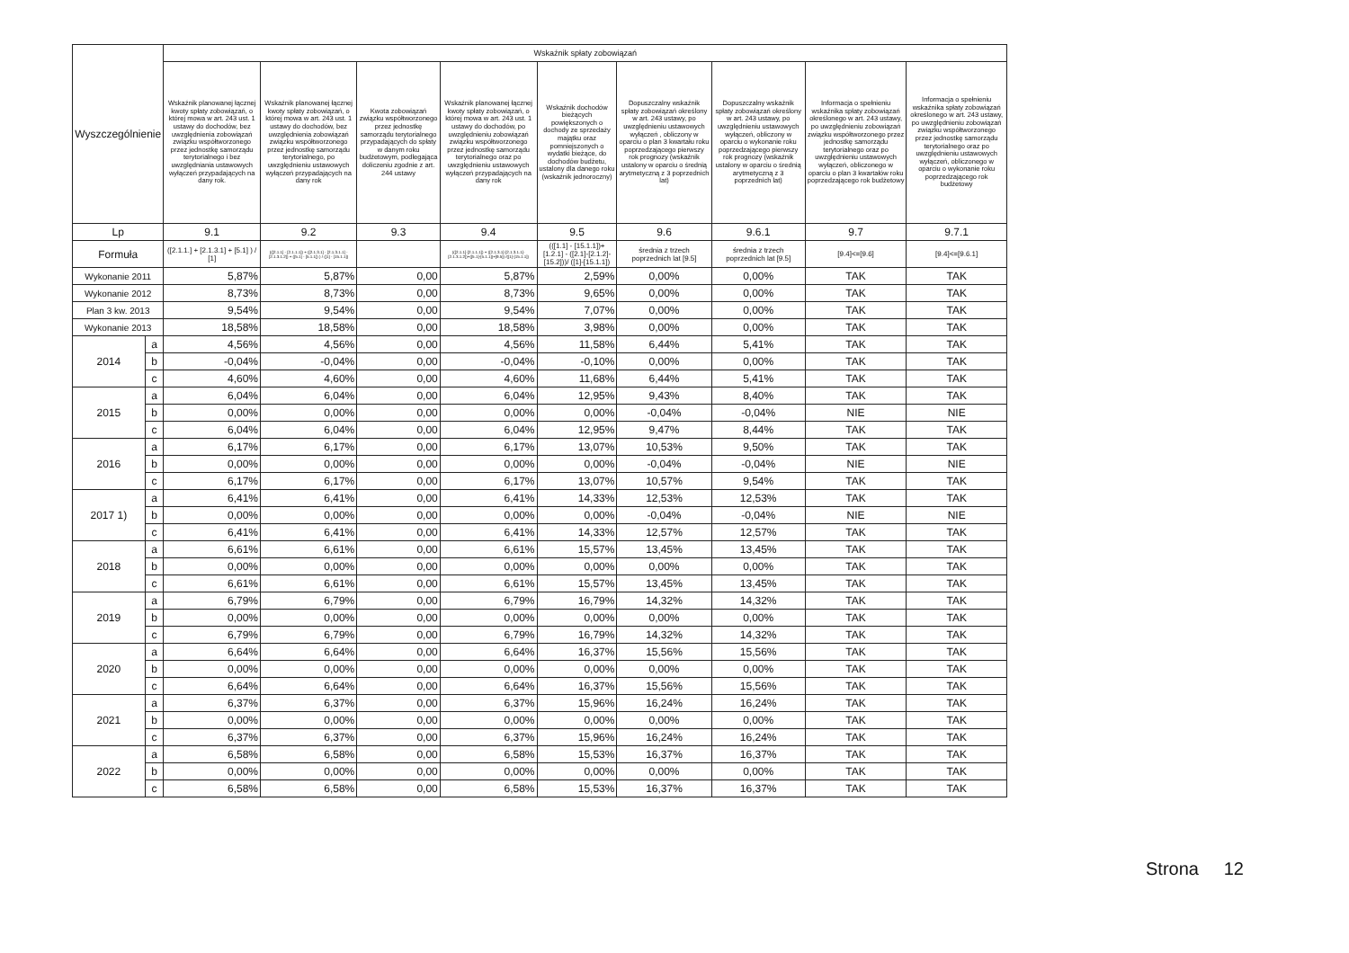| Wyszczególnienie | | Wskaźnik spłaty zobowiązań | | | | | | | | |
| --- | --- | --- | --- | --- | --- | --- | --- | --- | --- | --- |
| | | Wskaźnik planowanej łącznej kwoty spłaty zobowiązań, o której mowa w art. 243 ust. 1 ustawy do dochodów, bez uwzględnienia zobowiązań związku współtworzonego przez jednostkę samorządu terytorialnego i bez uwzględniania ustawowych wyłączeń przypadających na dany rok. | Wskaźnik planowanej łącznej kwoty spłaty zobowiązań, o której mowa w art. 243 ust. 1 ustawy do dochodów, bez uwzględnienia zobowiązań związku współtworzonego przez jednostkę samorządu terytorialnego, po uwzględnieniu ustawowych wyłączeń przypadających na dany rok | Kwota zobowiązań związku współtworzonego przez jednostkę samorządu terytorialnego przypadających do spłaty w danym roku budżetowym, podlegająca doliczeniu zgodnie z art. 244 ustawy | Wskaźnik planowanej łącznej kwoty spłaty zobowiązań, o której mowa w art. 243 ust. 1 ustawy do dochodów, po uwzględnieniu zobowiązań związku współtworzonego przez jednostkę samorządu terytorialnego oraz po uwzględnieniu ustawowych wyłączeń przypadających na dany rok | Wskaźnik dochodów bieżących powiększonych o dochody ze sprzedaży majątku oraz pomniejszonych o wydatki bieżące, do dochodów budżetu, ustalony dla danego roku (wskaźnik jednoroczny) | Dopuszczalny wskaźnik spłaty zobowiązań określony w art. 243 ustawy, po uwzględnieniu ustawowych wyłączeń , obliczony w oparciu o plan 3 kwartału roku poprzedzającego pierwszy rok prognozy (wskaźnik ustalony w oparciu o średnią arytmetyczną z 3 poprzednich lat) | Dopuszczalny wskaźnik spłaty zobowiązań określony w art. 243 ustawy, po uwzględnieniu ustawowych wyłączeń, obliczony w oparciu o wykonanie roku poprzedzającego pierwszy rok prognozy (wskaźnik ustalony w oparciu o średnią arytmetyczną z 3 poprzednich lat) | Informacja o spełnieniu wskaźnika spłaty zobowiązań określonego w art. 243 ustawy, po uwzględnieniu zobowiązań związku współtworzonego przez jednostkę samorządu terytorialnego oraz po uwzględnieniu ustawowych wyłączeń, obliczonego w oparciu o plan 3 kwartałów roku poprzedzającego rok budżetowy | Informacja o spełnieniu wskaźnika spłaty zobowiązań określonego w art. 243 ustawy, po uwzględnieniu zobowiązań związku współtworzonego przez jednostkę samorządu terytorialnego oraz po uwzględnieniu ustawowych wyłączeń, obliczonego w oparciu o wykonanie roku poprzedzającego rok budżetowy |
| Lp | | 9.1 | 9.2 | 9.3 | 9.4 | 9.5 | 9.6 | 9.6.1 | 9.7 | 9.7.1 |
| Formuła | | ([2.1.1.] + [2.1.3.1] + [5.1] ) / [1] | (([2.1.1] - [2.1.1.1]) + ([2.1.3.1] - [2.1.3.1.1] - [2.1.3.1.2]) + ([5.1] - [5.1.1]) ) / ([1] - [15.1.1]) | | (([2.1.1]-[2.1.1.1]) + ([2.1.3.1]-[2.1.3.1.1]-[2.1.3.1.2])+([5.1]-[5.1.1])+[9.5]) /([1]-[15.1.1]) | (([1.1] - [15.1.1])+[1.2.1] - ([2.1]-[2.1.2]-[15.2]))/ ([1]-[15.1.1]) | średnia z trzech poprzednich lat [9.5] | średnia z trzech poprzednich lat [9.5] | [9.4]<=[9.6] | [9.4]<=[9.6.1] |
| Wykonanie 2011 | | 5,87% | 5,87% | 0,00 | 5,87% | 2,59% | 0,00% | 0,00% | TAK | TAK |
| Wykonanie 2012 | | 8,73% | 8,73% | 0,00 | 8,73% | 9,65% | 0,00% | 0,00% | TAK | TAK |
| Plan 3 kw. 2013 | | 9,54% | 9,54% | 0,00 | 9,54% | 7,07% | 0,00% | 0,00% | TAK | TAK |
| Wykonanie 2013 | | 18,58% | 18,58% | 0,00 | 18,58% | 3,98% | 0,00% | 0,00% | TAK | TAK |
| 2014 | a | 4,56% | 4,56% | 0,00 | 4,56% | 11,58% | 6,44% | 5,41% | TAK | TAK |
| | b | -0,04% | -0,04% | 0,00 | -0,04% | -0,10% | 0,00% | 0,00% | TAK | TAK |
| | c | 4,60% | 4,60% | 0,00 | 4,60% | 11,68% | 6,44% | 5,41% | TAK | TAK |
| 2015 | a | 6,04% | 6,04% | 0,00 | 6,04% | 12,95% | 9,43% | 8,40% | TAK | TAK |
| | b | 0,00% | 0,00% | 0,00 | 0,00% | 0,00% | -0,04% | -0,04% | NIE | NIE |
| | c | 6,04% | 6,04% | 0,00 | 6,04% | 12,95% | 9,47% | 8,44% | TAK | TAK |
| 2016 | a | 6,17% | 6,17% | 0,00 | 6,17% | 13,07% | 10,53% | 9,50% | TAK | TAK |
| | b | 0,00% | 0,00% | 0,00 | 0,00% | 0,00% | -0,04% | -0,04% | NIE | NIE |
| | c | 6,17% | 6,17% | 0,00 | 6,17% | 13,07% | 10,57% | 9,54% | TAK | TAK |
| 2017 1) | a | 6,41% | 6,41% | 0,00 | 6,41% | 14,33% | 12,53% | 12,53% | TAK | TAK |
| | b | 0,00% | 0,00% | 0,00 | 0,00% | 0,00% | -0,04% | -0,04% | NIE | NIE |
| | c | 6,41% | 6,41% | 0,00 | 6,41% | 14,33% | 12,57% | 12,57% | TAK | TAK |
| 2018 | a | 6,61% | 6,61% | 0,00 | 6,61% | 15,57% | 13,45% | 13,45% | TAK | TAK |
| | b | 0,00% | 0,00% | 0,00 | 0,00% | 0,00% | 0,00% | 0,00% | TAK | TAK |
| | c | 6,61% | 6,61% | 0,00 | 6,61% | 15,57% | 13,45% | 13,45% | TAK | TAK |
| 2019 | a | 6,79% | 6,79% | 0,00 | 6,79% | 16,79% | 14,32% | 14,32% | TAK | TAK |
| | b | 0,00% | 0,00% | 0,00 | 0,00% | 0,00% | 0,00% | 0,00% | TAK | TAK |
| | c | 6,79% | 6,79% | 0,00 | 6,79% | 16,79% | 14,32% | 14,32% | TAK | TAK |
| 2020 | a | 6,64% | 6,64% | 0,00 | 6,64% | 16,37% | 15,56% | 15,56% | TAK | TAK |
| | b | 0,00% | 0,00% | 0,00 | 0,00% | 0,00% | 0,00% | 0,00% | TAK | TAK |
| | c | 6,64% | 6,64% | 0,00 | 6,64% | 16,37% | 15,56% | 15,56% | TAK | TAK |
| 2021 | a | 6,37% | 6,37% | 0,00 | 6,37% | 15,96% | 16,24% | 16,24% | TAK | TAK |
| | b | 0,00% | 0,00% | 0,00 | 0,00% | 0,00% | 0,00% | 0,00% | TAK | TAK |
| | c | 6,37% | 6,37% | 0,00 | 6,37% | 15,96% | 16,24% | 16,24% | TAK | TAK |
| 2022 | a | 6,58% | 6,58% | 0,00 | 6,58% | 15,53% | 16,37% | 16,37% | TAK | TAK |
| | b | 0,00% | 0,00% | 0,00 | 0,00% | 0,00% | 0,00% | 0,00% | TAK | TAK |
| | c | 6,58% | 6,58% | 0,00 | 6,58% | 15,53% | 16,37% | 16,37% | TAK | TAK |
Strona 12